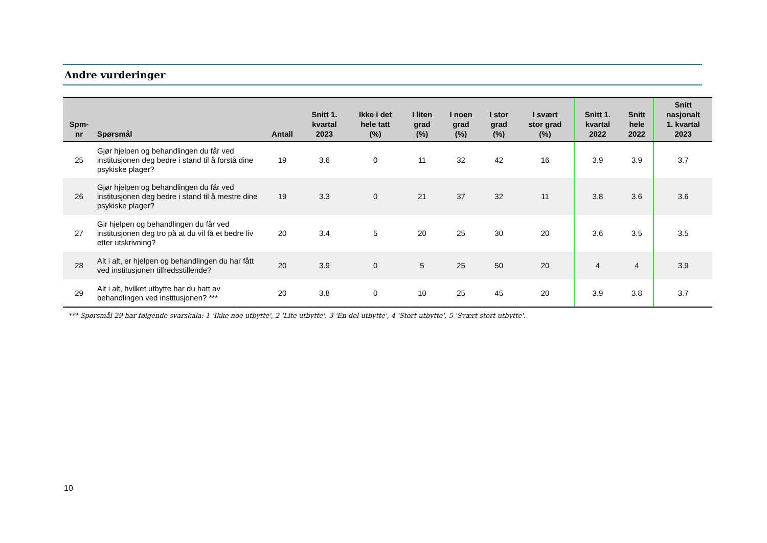Andre vurderinger
| Spm- nr | Spørsmål | Antall | Snitt 1. kvartal 2023 | Ikke i det hele tatt (%) | I liten grad (%) | I noen grad (%) | I stor grad (%) | I svært stor grad (%) | Snitt 1. kvartal 2022 | Snitt hele 2022 | Snitt nasjonalt 1. kvartal 2023 |
| --- | --- | --- | --- | --- | --- | --- | --- | --- | --- | --- | --- |
| 25 | Gjør hjelpen og behandlingen du får ved institusjonen deg bedre i stand til å forstå dine psykiske plager? | 19 | 3.6 | 0 | 11 | 32 | 42 | 16 | 3.9 | 3.9 | 3.7 |
| 26 | Gjør hjelpen og behandlingen du får ved institusjonen deg bedre i stand til å mestre dine psykiske plager? | 19 | 3.3 | 0 | 21 | 37 | 32 | 11 | 3.8 | 3.6 | 3.6 |
| 27 | Gir hjelpen og behandlingen du får ved institusjonen deg tro på at du vil få et bedre liv etter utskrivning? | 20 | 3.4 | 5 | 20 | 25 | 30 | 20 | 3.6 | 3.5 | 3.5 |
| 28 | Alt i alt, er hjelpen og behandlingen du har fått ved institusjonen tilfredsstillende? | 20 | 3.9 | 0 | 5 | 25 | 50 | 20 | 4 | 4 | 3.9 |
| 29 | Alt i alt, hvilket utbytte har du hatt av behandlingen ved institusjonen? *** | 20 | 3.8 | 0 | 10 | 25 | 45 | 20 | 3.9 | 3.8 | 3.7 |
*** Spørsmål 29 har følgende svarskala: 1 'Ikke noe utbytte', 2 'Lite utbytte', 3 'En del utbytte', 4 'Stort utbytte', 5 'Svært stort utbytte'.
10